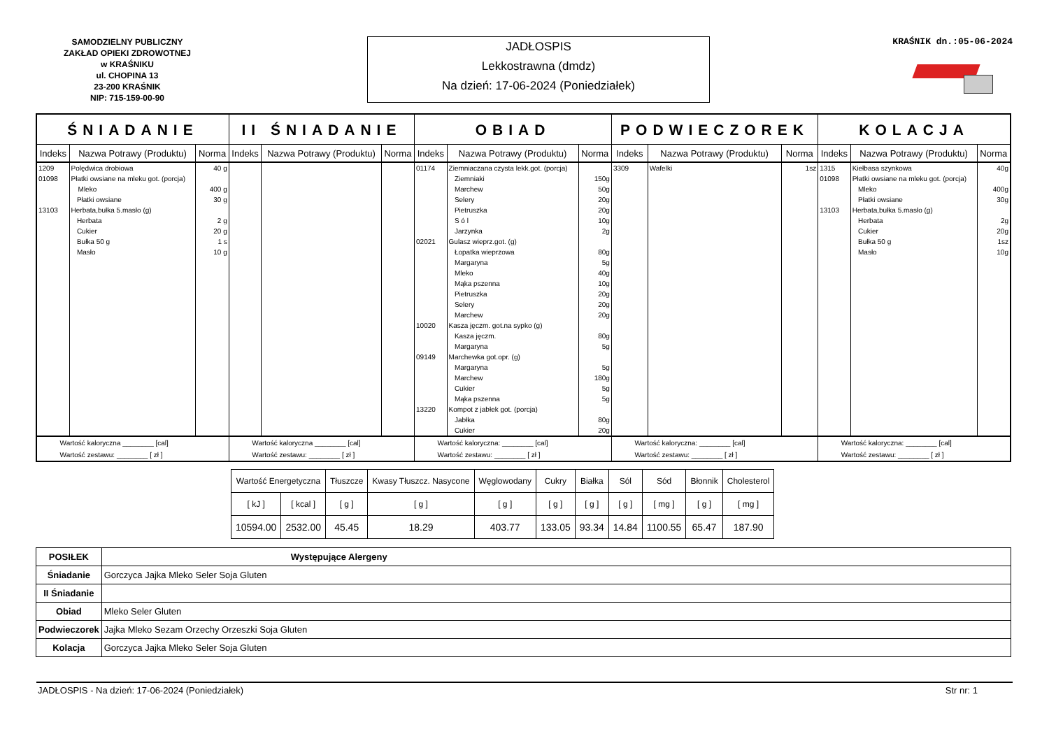SAMODZIELNY PUBLICZNY
ZAKŁAD OPIEKI ZDROWOTNEJ
w KRAŚNIKU
ul. CHOPINA 13
23-200 KRAŚNIK
NIP: 715-159-00-90
JADŁOSPIS
Lekkostrawna (dmdz)
Na dzień: 17-06-2024 (Poniedziałek)
KRAŚNIK dn.:05-06-2024
| ŚNIADANIE | | | II ŚNIADANIE | | | OBIAD | | | PODWIECZOREK | | | KOLACJA | | |
| --- | --- | --- | --- | --- | --- | --- | --- | --- | --- | --- | --- | --- | --- | --- |
| Indeks | Nazwa Potrawy (Produktu) | Norma | Indeks | Nazwa Potrawy (Produktu) | Norma | Indeks | Nazwa Potrawy (Produktu) | Norma | Indeks | Nazwa Potrawy (Produktu) | Norma | Indeks | Nazwa Potrawy (Produktu) | Norma |
| 1209 01098 13103 | Polędwica drobiowa Płatki owsiane na mleku got. (porcja) Mleko Płatki owsiane Herbata,bułka 5.masło (g) Herbata Cukier Bułka 50 g Masło | 40 g 400 g 30 g 2 g 20 g 1 s 10 g | | | | 01174 02021 10020 09149 13220 | Ziemniaczana czysta lekk.got. (porcja) Ziemniaki Marchew Selery Pietruszka S ó l Jarzynka Gulasz wieprz.got. (g) Łopatka wieprzowa Margaryna Mleko Mąka pszenna Pietruszka Selery Marchew Kasza jęczm. got.na sypko (g) Kasza jęczm. Margaryna Marchewka got.opr. (g) Margaryna Marchew Cukier Mąka pszenna Kompot z jabłek got. (porcja) Jabłka Cukier | 150g 50g 20g 20g 10g 2g 80g 5g 40g 10g 20g 20g 20g 80g 5g 5g 180g 5g 5g 80g 20g | 3309 | Wafelki | 1sz | 1315 01098 13103 | Kiełbasa szynkowa Płatki owsiane na mleku got. (porcja) Mleko Płatki owsiane Herbata,bułka 5.masło (g) Herbata Cukier Bułka 50 g Masło | 40g 400g 30g 2g 20g 1sz 10g |
| Wartość kaloryczna ________ [cal] Wartość zestawu: ________ [ zł ] | | | Wartość kaloryczna ________ [cal] Wartość zestawu: ________ [ zł ] | | | Wartość kaloryczna: ________ [cal] Wartość zestawu: ________ [ zł ] | | | Wartość kaloryczna: ________ [cal] Wartość zestawu: ________ [ zł ] | | | Wartość kaloryczna: ________ [cal] Wartość zestawu: ________ [ zł ] | | |
| Wartość Energetyczna | | Tłuszcze | Kwasy Tłuszcz. Nasycone | Węglowodany | Cukry | Białka | Sól | Sód | Błonnik | Cholesterol |
| [ kJ ] | [ kcal ] | [ g ] | [ g ] | [ g ] | [ g ] | [ g ] | [ g ] | [ mg ] | [ g ] | [ mg ] |
| 10594.00 | 2532.00 | 45.45 | 18.29 | 403.77 | 133.05 | 93.34 | 14.84 | 1100.55 | 65.47 | 187.90 |
| POSIŁEK | Występujące Alergeny |
| Śniadanie | Gorczyca Jajka Mleko Seler Soja Gluten |
| II Śniadanie | |
| Obiad | Mleko Seler Gluten |
| Podwieczorek | Jajka Mleko Sezam Orzechy Orzeszki Soja Gluten |
| Kolacja | Gorczyca Jajka Mleko Seler Soja Gluten |
JADŁOSPIS - Na dzień: 17-06-2024 (Poniedziałek) Str nr: 1